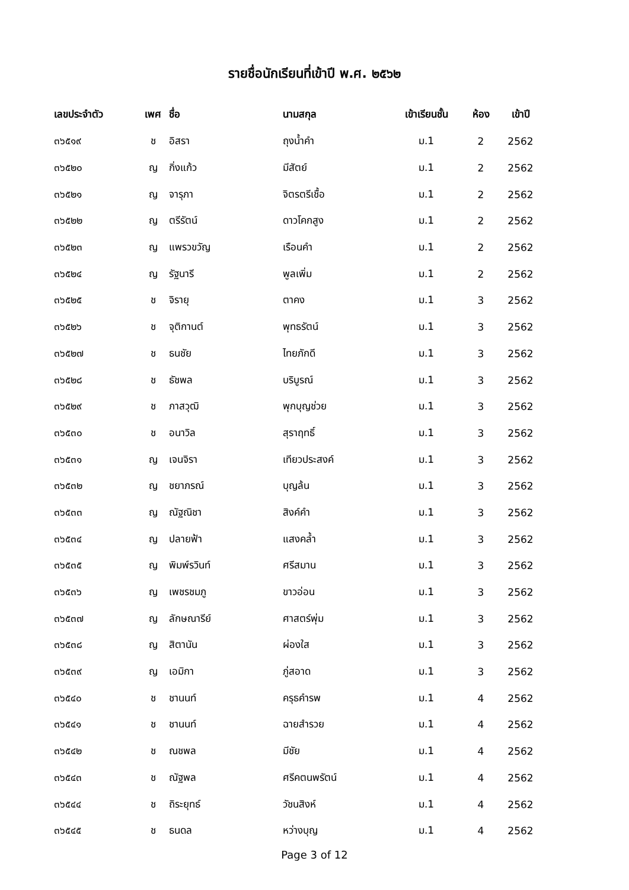รายชื่อนักเรียนที่เข้าปี พ.ศ. ๒๕๖๒
| เลขประจำตัว | เพศ | ชื่อ | นามสกุล | เข้าเรียนชั้น | ห้อง | เข้าปี |
| --- | --- | --- | --- | --- | --- | --- |
| ๓๖๕๑๙ | ช | อิสรา | ถุงน้ำคำ | ม.1 | 2 | 2562 |
| ๓๖๕๒๐ | ญ | กิ่งแก้ว | มีสัตย์ | ม.1 | 2 | 2562 |
| ๓๖๕๒๑ | ญ | จารุภา | จิตรตรีเชื้อ | ม.1 | 2 | 2562 |
| ๓๖๕๒๒ | ญ | ตรีรัตน์ | ดาวโคกสูง | ม.1 | 2 | 2562 |
| ๓๖๕๒๓ | ญ | แพรวขวัญ | เรือนคำ | ม.1 | 2 | 2562 |
| ๓๖๕๒๔ | ญ | รัฐนารี | พูลเพิ่ม | ม.1 | 2 | 2562 |
| ๓๖๕๒๕ | ช | จิรายุ | ตาคง | ม.1 | 3 | 2562 |
| ๓๖๕๒๖ | ช | จุติกานต์ | พุทธรัตน์ | ม.1 | 3 | 2562 |
| ๓๖๕๒๗ | ช | ธนชัย | ไทยภักดี | ม.1 | 3 | 2562 |
| ๓๖๕๒๘ | ช | ธัชพล | บริบูรณ์ | ม.1 | 3 | 2562 |
| ๓๖๕๒๙ | ช | ภาสวุฒิ | พุกบุญช่วย | ม.1 | 3 | 2562 |
| ๓๖๕๓๐ | ช | อนาวิล | สุราฤทธิ์ | ม.1 | 3 | 2562 |
| ๓๖๕๓๑ | ญ | เจนจิรา | เทียวประสงค์ | ม.1 | 3 | 2562 |
| ๓๖๕๓๒ | ญ | ชยาภรณ์ | บุญล้น | ม.1 | 3 | 2562 |
| ๓๖๕๓๓ | ญ | ณัฐณิชา | สิงค์คำ | ม.1 | 3 | 2562 |
| ๓๖๕๓๔ | ญ | ปลายฟ้า | แสงคล้ำ | ม.1 | 3 | 2562 |
| ๓๖๕๓๕ | ญ | พิมพ์รวินท์ | ศรีสมาน | ม.1 | 3 | 2562 |
| ๓๖๕๓๖ | ญ | เพชรชมภู | ขาวอ่อน | ม.1 | 3 | 2562 |
| ๓๖๕๓๗ | ญ | ลักษณารีย์ | ศาสตร์พุ่ม | ม.1 | 3 | 2562 |
| ๓๖๕๓๘ | ญ | สิตานัน | ผ่องใส | ม.1 | 3 | 2562 |
| ๓๖๕๓๙ | ญ | เอมิกา | ภู่สอาด | ม.1 | 3 | 2562 |
| ๓๖๕๔๐ | ช | ชานนท์ | ครุธคำรพ | ม.1 | 4 | 2562 |
| ๓๖๕๔๑ | ช | ชานนท์ | ฉายสำรวย | ม.1 | 4 | 2562 |
| ๓๖๕๔๒ | ช | ณชพล | มีชัย | ม.1 | 4 | 2562 |
| ๓๖๕๔๓ | ช | ณัฐพล | ศรีคตนพรัตน์ | ม.1 | 4 | 2562 |
| ๓๖๕๔๔ | ช | ถิระยุทธ์ | วัชนสิงห์ | ม.1 | 4 | 2562 |
| ๓๖๕๔๕ | ช | ธนดล | หว่างบุญ | ม.1 | 4 | 2562 |
Page 3 of 12